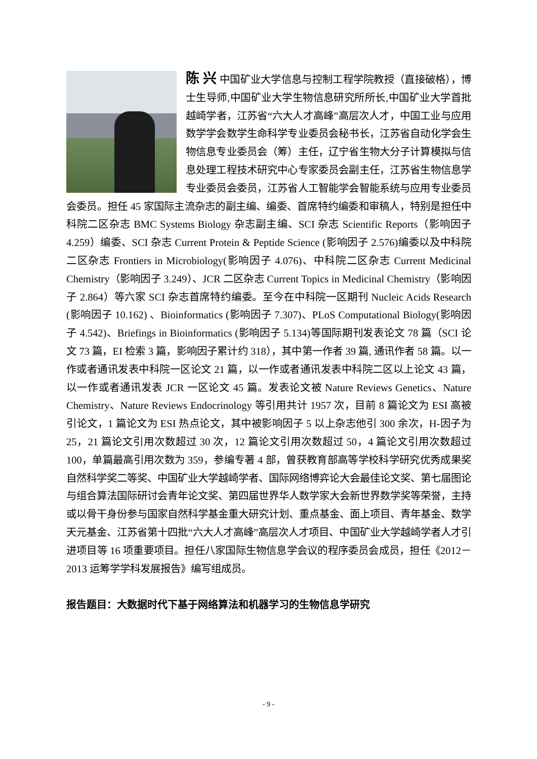陈 兴 中国矿业大学信息与控制工程学院教授（直接破格），博士生导师,中国矿业大学生物信息研究所所长,中国矿业大学首批越崎学者，江苏省“六大人才高峰”高层次人才，中国工业与应用数学学会数学生命科学专业委员会秘书长，江苏省自动化学会生物信息专业委员会（筹）主任，辽宁省生物大分子计算模拟与信息处理工程技术研究中心专家委员会副主任，江苏省生物信息学专业委员会委员，江苏省人工智能学会智能系统与应用专业委员会委员。担任 45 家国际主流杂志的副主编、编委、首席特约编委和审稿人，特别是担任中科院二区杂志 BMC Systems Biology 杂志副主编、SCI 杂志 Scientific Reports（影响因子 4.259）编委、SCI 杂志 Current Protein & Peptide Science (影响因子 2.576)编委以及中科院二区杂志 Frontiers in Microbiology(影响因子 4.076)、中科院二区杂志 Current Medicinal Chemistry（影响因子 3.249）、JCR 二区杂志 Current Topics in Medicinal Chemistry（影响因子 2.864）等六家 SCI 杂志首席特约编委。至今在中科院一区期刊 Nucleic Acids Research (影响因子 10.162) 、Bioinformatics (影响因子 7.307)、PLoS Computational Biology(影响因子 4.542)、Briefings in Bioinformatics (影响因子 5.134)等国际期刊发表论文 78 篇（SCI 论文 73 篇，EI 检索 3 篇，影响因子累计约 318），其中第一作者 39 篇, 通讯作者 58 篇。以一作或者通讯发表中科院一区论文 21 篇，以一作或者通讯发表中科院二区以上论文 43 篇，以一作或者通讯发表 JCR 一区论文 45 篇。发表论文被 Nature Reviews Genetics、Nature Chemistry、Nature Reviews Endocrinology 等引用共计 1957 次，目前 8 篇论文为 ESI 高被引论文，1 篇论文为 ESI 热点论文，其中被影响因子 5 以上杂志他引 300 余次，H-因子为 25，21 篇论文引用次数超过 30 次，12 篇论文引用次数超过 50，4 篇论文引用次数超过 100，单篇最高引用次数为 359，参编专著 4 部，曾获教育部高等学校科学研究优秀成果奖自然科学奖二等奖、中国矿业大学越崎学者、国际网络博弈论大会最佳论文奖、第七届图论与组合算法国际研讨会青年论文奖、第四届世界华人数学家大会新世界数学奖等荣誉，主持或以骨干身份参与国家自然科学基金重大研究计划、重点基金、面上项目、青年基金、数学天元基金、江苏省第十四批“六大人才高峰”高层次人才项目、中国矿业大学越崎学者人才引进项目等 16 项重要项目。担任八家国际生物信息学会议的程序委员会成员，担任《2012－2013 运筹学学科发展报告》编写组成员。
报告题目：大数据时代下基于网络算法和机器学习的生物信息学研究
- 9 -